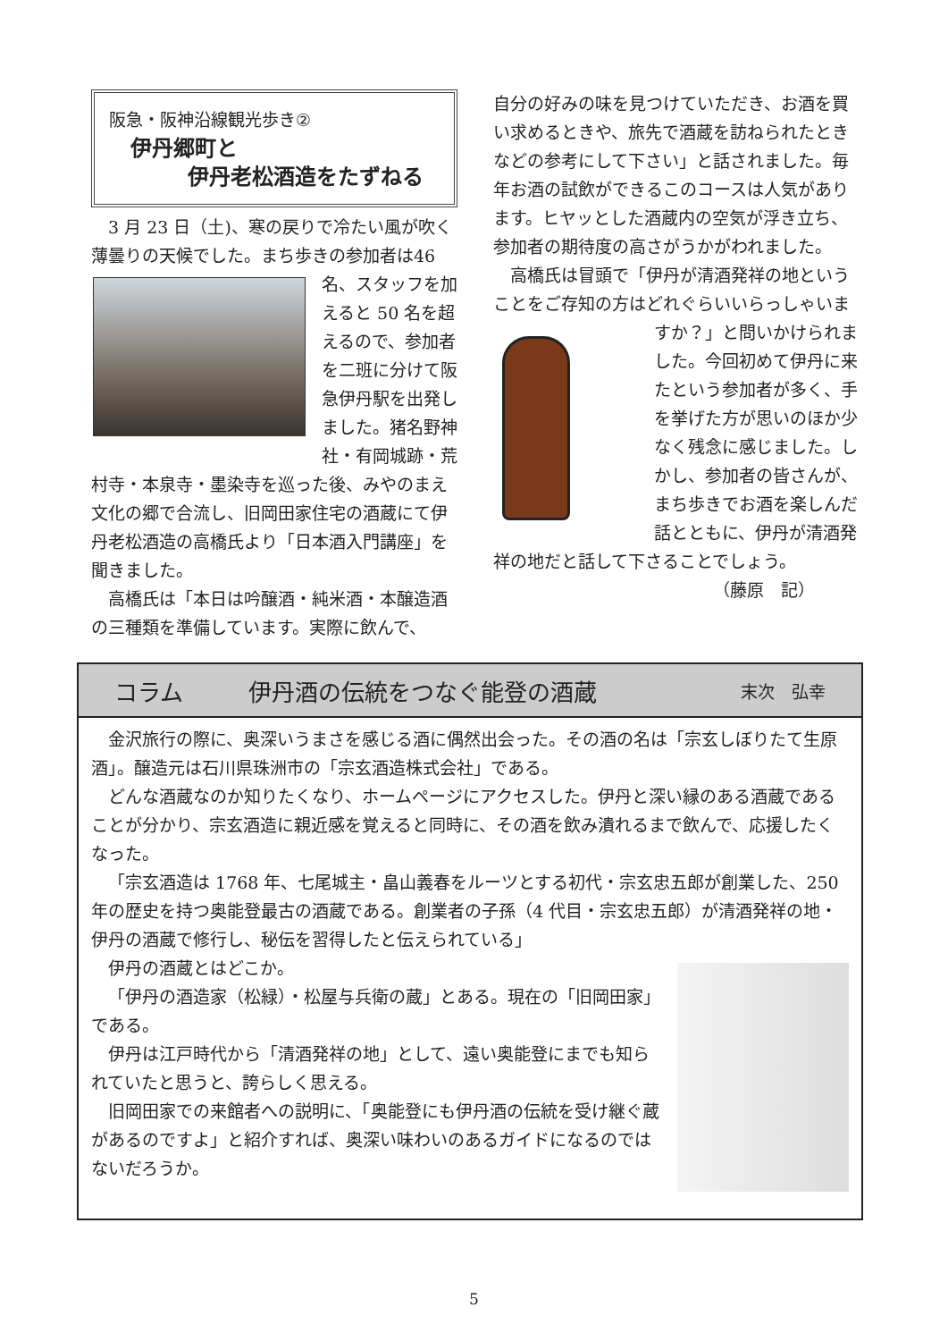阪急・阪神沿線観光歩き②
伊丹郷町と
伊丹老松酒造をたずねる
3 月 23 日（土)、寒の戻りで冷たい風が吹く薄曇りの天候でした。まち歩きの参加者は 46 名、スタッフを加えると 50 名を超えるので、参加者を二班に分けて阪急伊丹駅を出発しました。猪名野神社・有岡城跡・荒村寺・本泉寺・墨染寺を巡った後、みやのまえ文化の郷で合流し、旧岡田家住宅の酒蔵にて伊丹老松酒造の高橋氏より「日本酒入門講座」を聞きました。
高橋氏は「本日は吟醸酒・純米酒・本醸造酒の三種類を準備しています。実際に飲んで、
自分の好みの味を見つけていただき、お酒を買い求めるときや、旅先で酒蔵を訪ねられたときなどの参考にして下さい」と話されました。毎年お酒の試飲ができるこのコースは人気があります。ヒヤッとした酒蔵内の空気が浮き立ち、参加者の期待度の高さがうかがわれました。
高橋氏は冒頭で「伊丹が清酒発祥の地ということをご存知の方はどれぐらいいらっしゃ いますか？」と問いかけられました。今回初めて伊丹に来たという参加者が多く、手を挙げた方が思いのほか少なく残念に感じました。しかし、参加者の皆さんが、まち歩きでお酒を楽しんだ話とともに、伊丹が清酒発祥の地だと話して下さることでしょう。
（藤原　記）
コラム 伊丹酒の伝統をつなぐ能登の酒蔵 末次　弘幸
金沢旅行の際に、奥深いうまさを感じる酒に偶然出会った。その酒の名は「宗玄しぼりたて生原酒」。醸造元は石川県珠洲市の「宗玄酒造株式会社」である。
どんな酒蔵なのか知りたくなり、ホームページにアクセスした。伊丹と深い縁のある酒蔵であることが分かり、宗玄酒造に親近感を覚えると同時に、その酒を飲み潰れるまで飲んで、応援したくなった。
「宗玄酒造は 1768 年、七尾城主・畠山義春をルーツとする初代・宗玄忠五郎が創業した、250 年の歴史を持つ奥能登最古の酒蔵である。創業者の子孫（4 代目・宗玄忠五郎）が清酒発祥の地・伊丹の酒蔵で修行し、秘伝を習得したと伝えられている」
伊丹の酒蔵とはどこか。
「伊丹の酒造家（松緑）・松屋与兵衛の蔵」とある。現在の「旧岡田家」である。
伊丹は江戸時代から「清酒発祥の地」として、遠い奥能登にまでも知られていたと思うと、誇らしく思える。
旧岡田家での来館者への説明に、「奥能登にも伊丹酒の伝統を受け継ぐ蔵があるのですよ」と紹介すれば、奥深い味わいのあるガイドになるのではないだろうか。
5